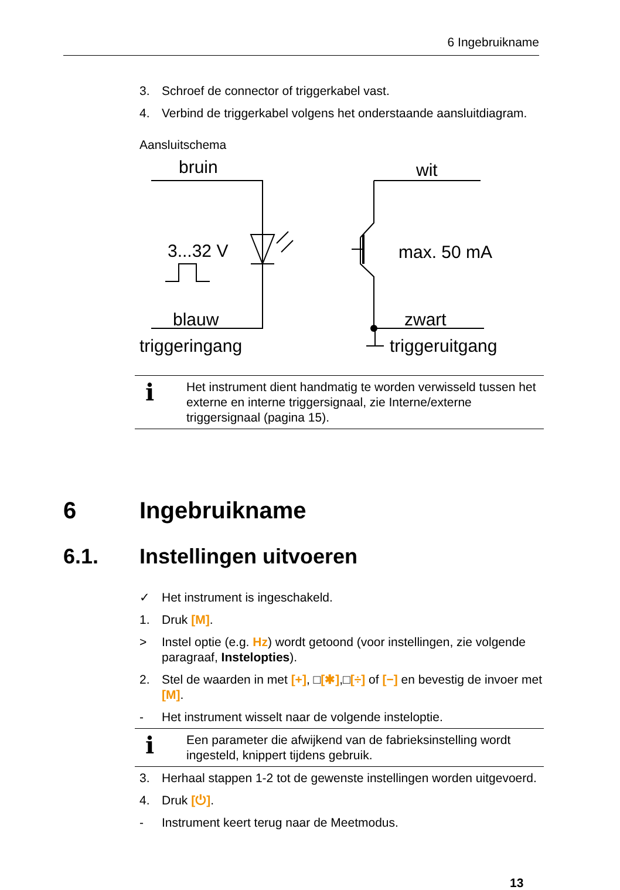6 Ingebruikname
3. Schroef de connector of triggerkabel vast.
4. Verbind de triggerkabel volgens het onderstaande aansluitdiagram.
Aansluitschema
bruin
wit
3...32 V
max. 50 mA
blauw
zwart
triggeringang
triggeruitgang
i Het instrument dient handmatig te worden verwisseld tussen het externe en interne triggersignaal, zie Interne/externe triggersignaal (pagina 15).
6 Ingebruikname
6.1. Instellingen uitvoeren
✓ Het instrument is ingeschakeld.
1. Druk [M].
> Instel optie (e.g. Hz) wordt getoond (voor instellingen, zie volgende paragraaf, Instelopties).
2. Stel de waarden in met [+], □[✱],□[÷] of [−] en bevestig de invoer met [M].
- Het instrument wisselt naar de volgende insteloptie.
i Een parameter die afwijkend van de fabrieksinstelling wordt ingesteld, knippert tijdens gebruik.
3. Herhaal stappen 1-2 tot de gewenste instellingen worden uitgevoerd.
4. Druk [⏻].
- Instrument keert terug naar de Meetmodus.
13